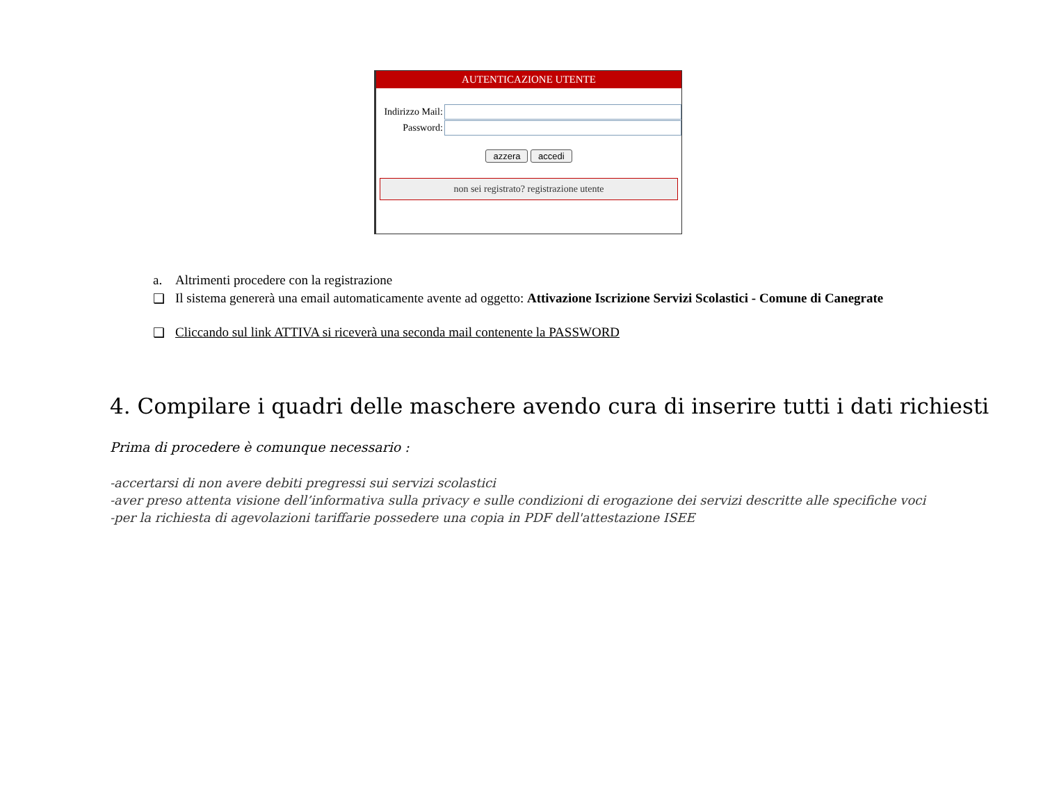AUTENTICAZIONE UTENTE
Indirizzo Mail:
Password:
azzera accedi
non sei registrato? registrazione utente
a. Altrimenti procedere con la registrazione
❑ Il sistema genererà una email automaticamente avente ad oggetto: Attivazione Iscrizione Servizi Scolastici - Comune di Canegrate
❑ Cliccando sul link ATTIVA si riceverà una seconda mail contenente la PASSWORD
4. Compilare i quadri delle maschere avendo cura di inserire tutti i dati richiesti
Prima di procedere è comunque necessario :
-accertarsi di non avere debiti pregressi sui servizi scolastici
-aver preso attenta visione dell’informativa sulla privacy e sulle condizioni di erogazione dei servizi descritte alle specifiche voci
-per la richiesta di agevolazioni tariffarie possedere una copia in PDF dell'attestazione ISEE